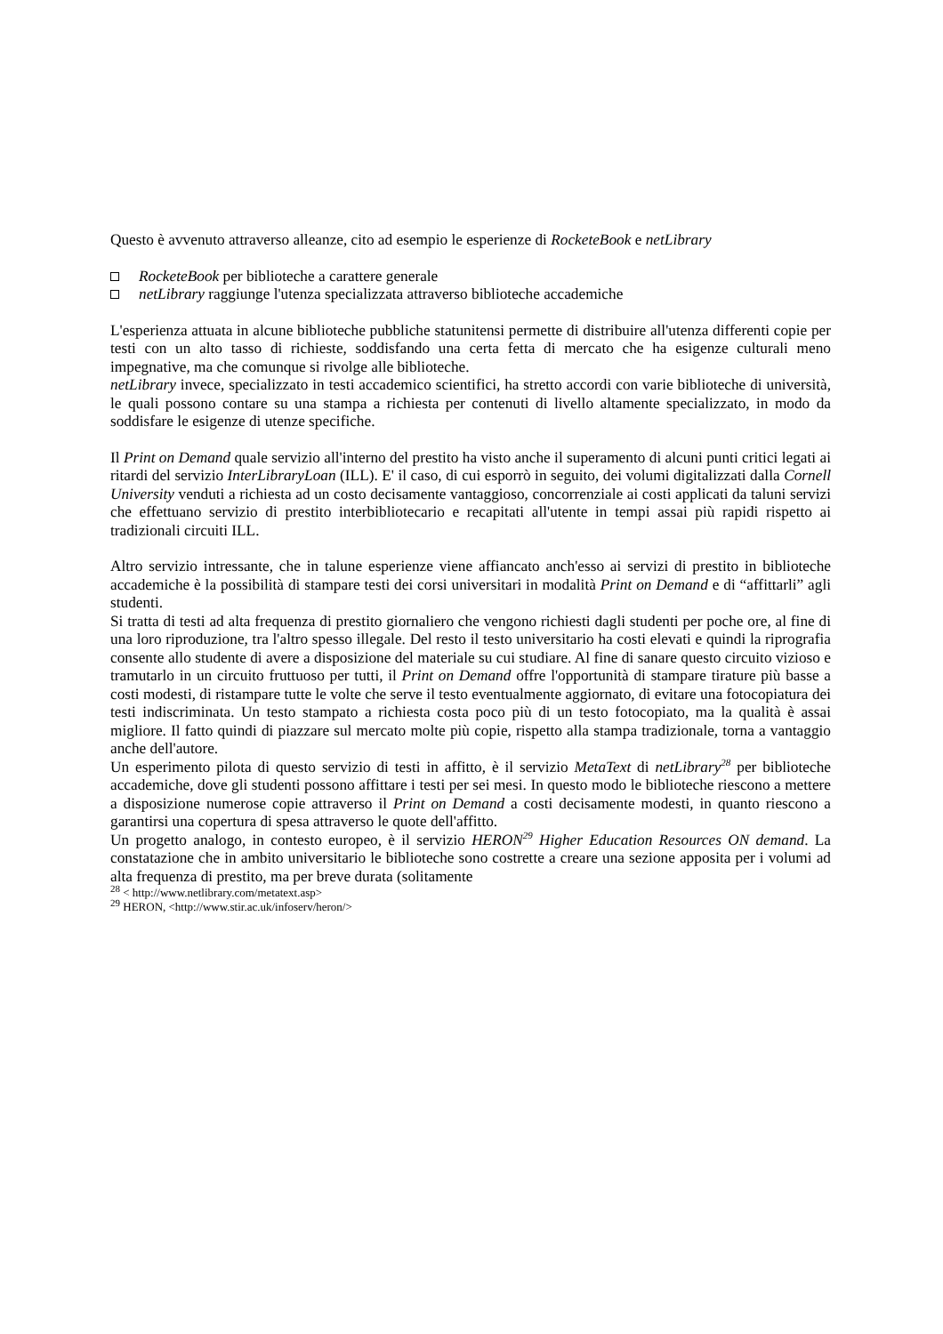Questo è avvenuto attraverso alleanze, cito ad esempio le esperienze di RocketeBook e netLibrary
RocketeBook per biblioteche a carattere generale
netLibrary raggiunge l'utenza specializzata attraverso biblioteche accademiche
L'esperienza attuata in alcune biblioteche pubbliche statunitensi permette di distribuire all'utenza differenti copie per testi con un alto tasso di richieste, soddisfando una certa fetta di mercato che ha esigenze culturali meno impegnative, ma che comunque si rivolge alle biblioteche.
netLibrary invece, specializzato in testi accademico scientifici, ha stretto accordi con varie biblioteche di università, le quali possono contare su una stampa a richiesta per contenuti di livello altamente specializzato, in modo da soddisfare le esigenze di utenze specifiche.
Il Print on Demand quale servizio all'interno del prestito ha visto anche il superamento di alcuni punti critici legati ai ritardi del servizio InterLibraryLoan (ILL). E' il caso, di cui esporrò in seguito, dei volumi digitalizzati dalla Cornell University venduti a richiesta ad un costo decisamente vantaggioso, concorrenziale ai costi applicati da taluni servizi che effettuano servizio di prestito interbibliotecario e recapitati all'utente in tempi assai più rapidi rispetto ai tradizionali circuiti ILL.
Altro servizio intressante, che in talune esperienze viene affiancato anch'esso ai servizi di prestito in biblioteche accademiche è la possibilità di stampare testi dei corsi universitari in modalità Print on Demand e di “affittarli” agli studenti.
Si tratta di testi ad alta frequenza di prestito giornaliero che vengono richiesti dagli studenti per poche ore, al fine di una loro riproduzione, tra l'altro spesso illegale. Del resto il testo universitario ha costi elevati e quindi la riprografia consente allo studente di avere a disposizione del materiale su cui studiare. Al fine di sanare questo circuito vizioso e tramutarlo in un circuito fruttuoso per tutti, il Print on Demand offre l'opportunità di stampare tirature più basse a costi modesti, di ristampare tutte le volte che serve il testo eventualmente aggiornato, di evitare una fotocopiatura dei testi indiscriminata. Un testo stampato a richiesta costa poco più di un testo fotocopiato, ma la qualità è assai migliore. Il fatto quindi di piazzare sul mercato molte più copie, rispetto alla stampa tradizionale, torna a vantaggio anche dell'autore.
Un esperimento pilota di questo servizio di testi in affitto, è il servizio MetaText di netLibrary<sup>28</sup> per biblioteche accademiche, dove gli studenti possono affittare i testi per sei mesi. In questo modo le biblioteche riescono a mettere a disposizione numerose copie attraverso il Print on Demand a costi decisamente modesti, in quanto riescono a garantirsi una copertura di spesa attraverso le quote dell'affitto.
Un progetto analogo, in contesto europeo, è il servizio HERON<sup>29</sup> Higher Education Resources ON demand. La constatazione che in ambito universitario le biblioteche sono costrette a creare una sezione apposita per i volumi ad alta frequenza di prestito, ma per breve durata (solitamente
<sup>28</sup> < http://www.netlibrary.com/metatext.asp>
<sup>29</sup> HERON, <http://www.stir.ac.uk/infoserv/heron/>